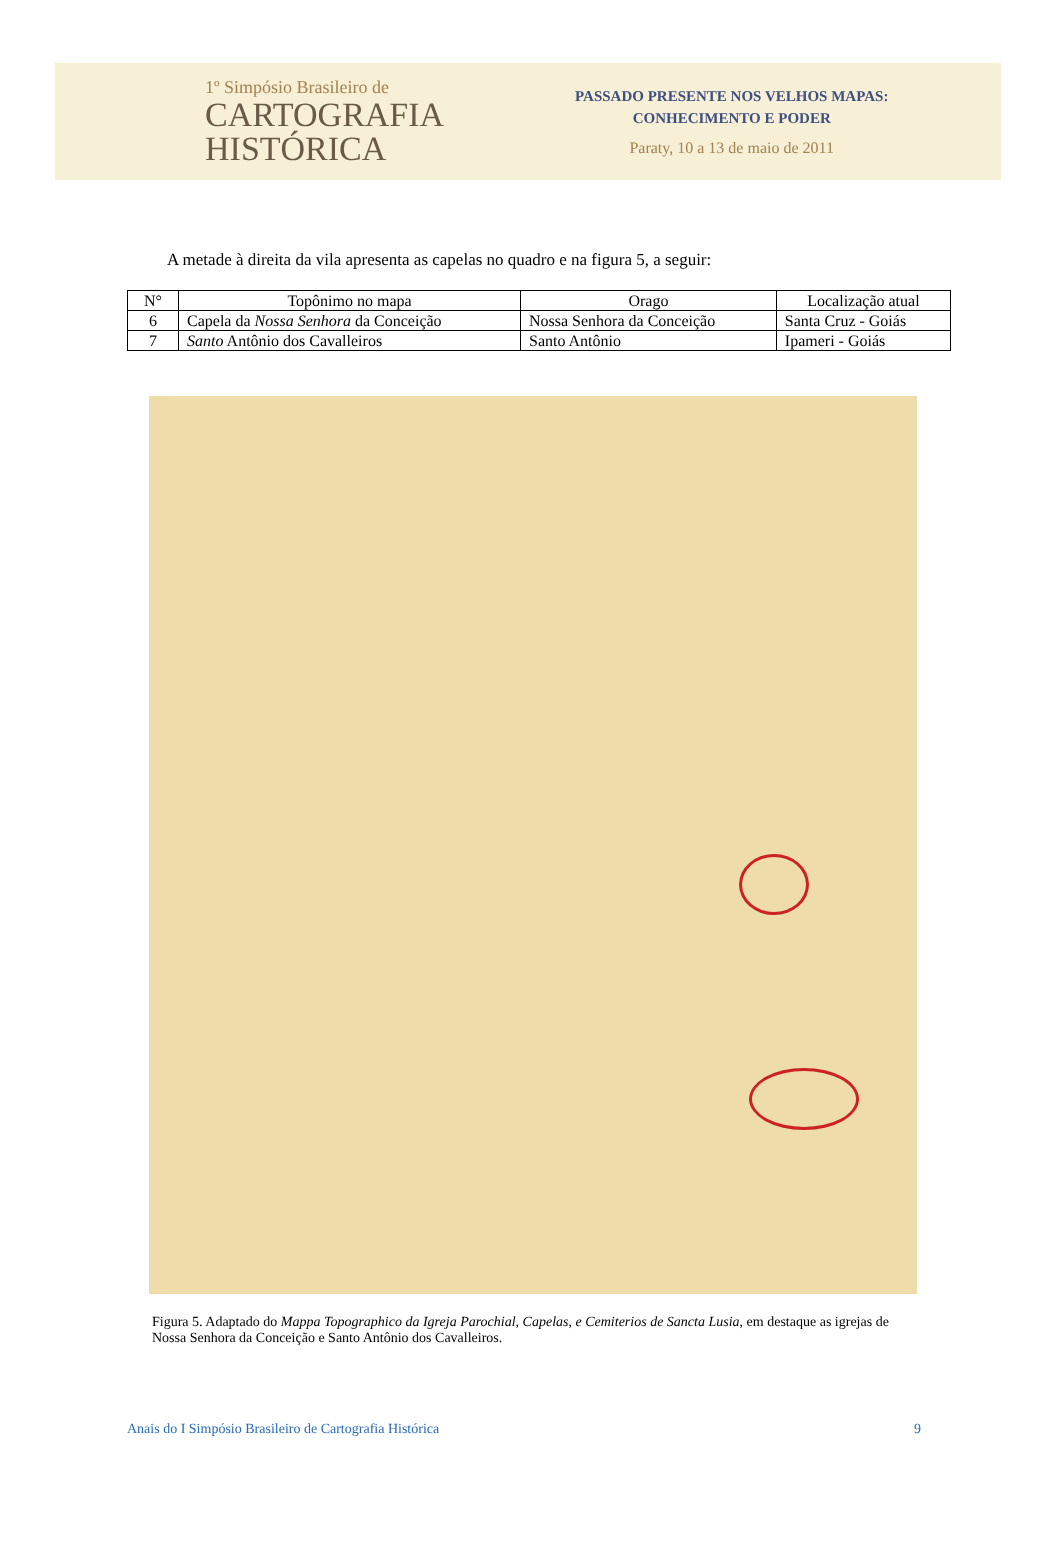1º Simpósio Brasileiro de
CARTOGRAFIA
HISTÓRICA
PASSADO PRESENTE NOS VELHOS MAPAS:
CONHECIMENTO E PODER
Paraty, 10 a 13 de maio de 2011
A metade à direita da vila apresenta as capelas no quadro e na figura 5, a seguir:
| N° | Topônimo no mapa | Orago | Localização atual |
| --- | --- | --- | --- |
| 6 | Capela da Nossa Senhora da Conceição | Nossa Senhora da Conceição | Santa Cruz - Goiás |
| 7 | Santo Antônio dos Cavalleiros | Santo Antônio | Ipameri - Goiás |
Figura 5. Adaptado do Mappa Topographico da Igreja Parochial, Capelas, e Cemiterios de Sancta Lusia, em destaque as igrejas de Nossa Senhora da Conceição e Santo Antônio dos Cavalleiros.
Anais do I Simpósio Brasileiro de Cartografia Histórica 9